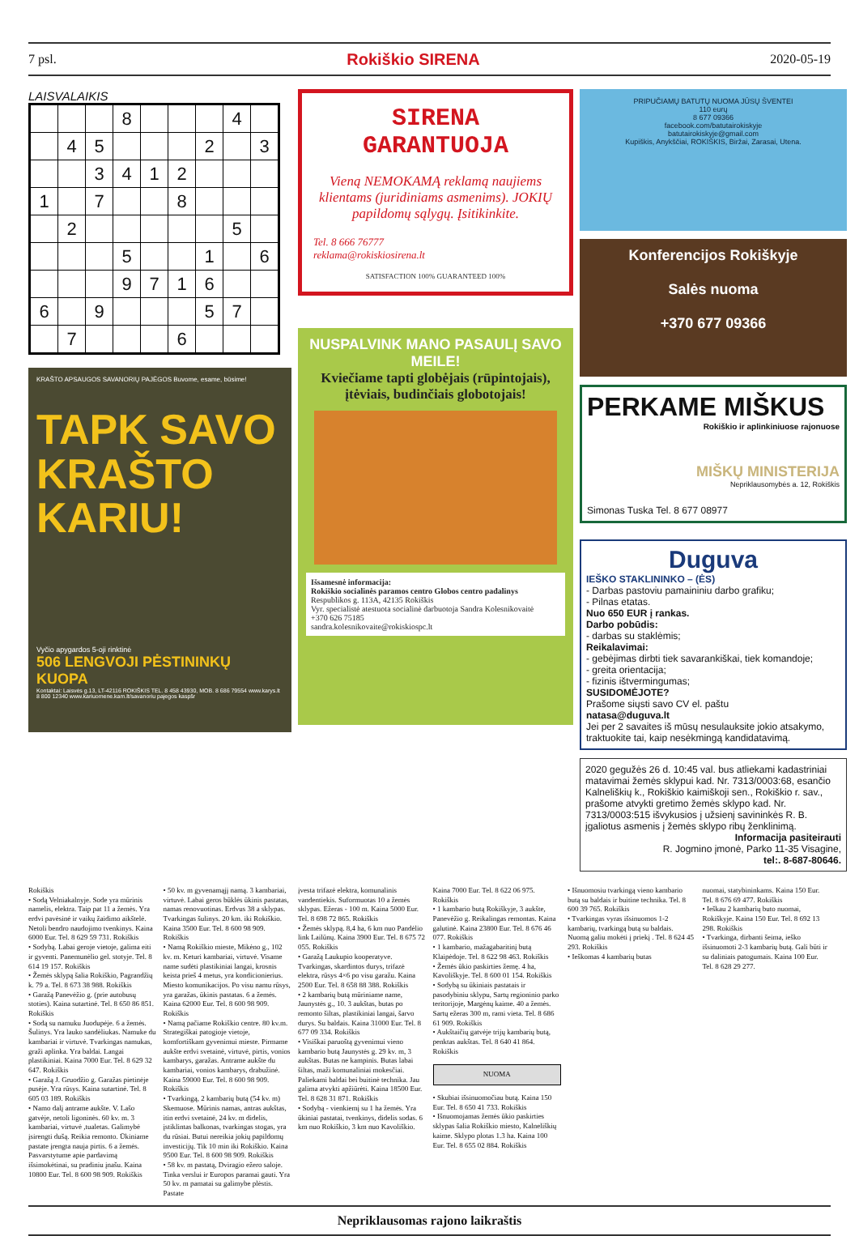7 psl. Rokiškio SIRENA 2020-05-19
LAISVALAIKIS
| | | | 8 | | | | 4 | |
| | 4 | 5 | | | | 2 | | 3 |
| | | 3 | 4 | 1 | 2 | | | |
| 1 | | 7 | | | 8 | | | |
| | 2 | | | | | | 5 | |
| | | | 5 | | | 1 | | 6 |
| | | | 9 | 7 | 1 | 6 | | |
| 6 | | 9 | | | | 5 | 7 | |
| | 7 | | | | 6 | | | |
KRAŠTO APSAUGOS SAVANORIŲ PAJĖGOS Buvome, esame, būsime!
TAPK SAVO KRAŠTO KARIU!
Vyčio apygardos 5-oji rinktinė
506 LENGVOJI PĖSTININKŲ KUOPA
Kontaktai: Laisvės g.13, LT-42116 ROKIŠKIS TEL. 8 458 43930, MOB. 8 686 79554 www.karys.lt 8 800 12340 www.kariuomene.kam.lt/savanoriu pajegos kaspšr
SIRENA
GARANTUOJA
Vieną NEMOKAMĄ reklamą naujiems klientams (juridiniams asmenims). JOKIŲ papildomų sąlygų. Įsitikinkite.
Tel. 8 666 76777
reklama@rokiskiosirena.lt
SATISFACTION 100% GUARANTEED 100%
NUSPALVINK MANO PASAULĮ SAVO MEILE!
Kviečiame tapti globėjais (rūpintojais), įtėviais, budinčiais globotojais!
Išsamesnė informacija:
Rokiškio socialinės paramos centro Globos centro padalinys
Respublikos g. 113A, 42135 Rokiškis
Vyr. specialistė atestuota socialinė darbuotoja Sandra Kolesnikovaitė
+370 626 75185
sandra.kolesnikovaite@rokiskiospc.lt
PRIPUČIAMŲ BATUTŲ NUOMA JŪSŲ ŠVENTEI
110 eurų
8 677 09366
facebook.com/batutairokiskyje
batutairokiskyje@gmail.com
Kupiškis, Anykščiai, ROKIŠKIS, Biržai, Zarasai, Utena.
Konferencijos Rokiškyje
Salės nuoma
+370 677 09366
PERKAME MIŠKUS
Rokiškio ir aplinkiniuose rajonuose
MIŠKŲ MINISTERIJA
Nepriklausomybės a. 12, Rokiškis
Simonas Tuska Tel. 8 677 08977
Duguva
IEŠKO STAKLININKO – (ĖS)
- Darbas pastoviu pamaininiu darbo grafiku;
- Pilnas etatas.
Nuo 650 EUR į rankas.
Darbo pobūdis:
- darbas su staklėmis;
Reikalavimai:
- gebėjimas dirbti tiek savarankiškai, tiek komandoje;
- greita orientacija;
- fizinis ištvermingumas;
SUSIDOMĖJOTE?
Prašome siųsti savo CV el. paštu
natasa@duguva.lt
Jei per 2 savaites iš mūsų nesulauksite jokio atsakymo, traktuokite tai, kaip nesėkmingą kandidatavimą.
2020 gegužės 26 d. 10:45 val. bus atliekami kadastriniai matavimai žemės sklypui kad. Nr. 7313/0003:68, esančio Kalneliškių k., Rokiškio kaimiškoji sen., Rokiškio r. sav., prašome atvykti gretimo žemės sklypo kad. Nr. 7313/0003:515 išvykusios į užsienį savininkės R. B. įgaliotus asmenis į žemės sklypo ribų ženklinimą.
Informacija pasiteirauti
R. Jogmino įmonė, Parko 11-35 Visagine,
tel:. 8-687-80646.
Rokiškis
• Sodą Velniakalnyje. Sode yra mūrinis namelis, elektra. Taip pat 11 a žemės. Yra erdvi pavėsinė ir vaikų žaidimo aikštelė. Netoli bendro naudojimo tvenkinys. Kaina 6000 Eur. Tel. 8 629 59 731. Rokiškis
• Sodybą. Labai geroje vietoje, galima eiti ir gyventi. Panemunėlio gel. stotyje. Tel. 8 614 19 157. Rokiškis
• Žemės sklypą šalia Rokiškio, Pagrandžių k. 79 a. Tel. 8 673 38 988. Rokiškis
• Garažą Panevėžio g. (prie autobusų stoties). Kaina sutartinė. Tel. 8 650 86 851. Rokiškis
• Sodą su namuku Juodupėje. 6 a žemės. Šulinys. Yra lauko sandėliukas. Namuke du kambariai ir virtuvė. Tvarkingas namukas, graži aplinka. Yra baldai. Langai plastikiniai. Kaina 7000 Eur. Tel. 8 629 32 647. Rokiškis
• Garažą J. Gruodžio g. Garažas pietinėje pusėje. Yra rūsys. Kaina sutartinė. Tel. 8 605 03 189. Rokiškis
• Namo dalį antrame aukšte. V. Lašo gatvėje, netoli ligoninės. 60 kv. m. 3 kambariai, virtuvė ,tualetas. Galimybė įsirengti dušą. Reikia remonto. Ūkiniame pastate įrengta nauja pirtis. 6 a žemės. Pasvarstytume apie pardavimą išsimokėtinai, su pradiniu įnašu. Kaina 10800 Eur. Tel. 8 600 98 909. Rokiškis
• 50 kv. m gyvenamąjį namą. 3 kambariai, virtuvė. Labai geros būklės ūkinis pastatas, namas renovuotinas. Erdvus 38 a sklypas. Tvarkingas šulinys. 20 km. iki Rokiškio. Kaina 3500 Eur. Tel. 8 600 98 909. Rokiškis
• Namą Rokiškio mieste, Mikėno g., 102 kv. m. Keturi kambariai, virtuvė. Visame name sudėti plastikiniai langai, krosnis keista prieš 4 metus, yra kondicionierius. Miesto komunikacijos. Po visu namu rūsys, yra garažas, ūkinis pastatas. 6 a žemės. Kaina 62000 Eur. Tel. 8 600 98 909. Rokiškis
• Namą pačiame Rokiškio centre. 80 kv.m. Strategiškai patogioje vietoje, komfortiškam gyvenimui mieste. Pirmame aukšte erdvi svetainė, virtuvė, pirtis, vonios kambarys, garažas. Antrame aukšte du kambariai, vonios kambarys, drabužinė. Kaina 59000 Eur. Tel. 8 600 98 909. Rokiškis
• Tvarkingą, 2 kambarių butą (54 kv. m) Skemuose. Mūrinis namas, antras aukštas, itin erdvi svetainė, 24 kv. m didelis, įstiklintas balkonas, tvarkingas stogas, yra du rūsiai. Butui nereikia jokių papildomų investicijų. Tik 10 min iki Rokiškio. Kaina 9500 Eur. Tel. 8 600 98 909. Rokiškis
• 58 kv. m pastatą, Dviragio ežero saloje. Tinka verslui ir Europos paramai gauti. Yra 50 kv. m pamatai su galimybe plėstis. Pastate
įvesta trifazė elektra, komunalinis vandentiekis. Suformuotas 10 a žemės sklypas. Ežeras - 100 m. Kaina 5000 Eur. Tel. 8 698 72 865. Rokiškis
• Žemės sklypą. 8,4 ha, 6 km nuo Pandėlio link Lailūnų. Kaina 3900 Eur. Tel. 8 675 72 055. Rokiškis
• Garažą Laukupio kooperatyve. Tvarkingas, skardintos durys, trifazė elektra, rūsys 4×6 po visu garažu. Kaina 2500 Eur. Tel. 8 658 88 388. Rokiškis
• 2 kambarių butą mūriniame name, Jaunystės g., 10. 3 aukštas, butas po remonto šiltas, plastikiniai langai, šarvo durys. Su baldais. Kaina 31000 Eur. Tel. 8 677 09 334. Rokiškis
• Visiškai paruoštą gyvenimui vieno kambario butą Jaunystės g. 29 kv. m, 3 aukštas. Butas ne kampinis. Butas labai šiltas, maži komunaliniai mokesčiai. Paliekami baldai bei buitinė technika. Jau galima atvykti apžiūrėti. Kaina 18500 Eur. Tel. 8 628 31 871. Rokiškis
• Sodybą - vienkiemį su 1 ha žemės. Yra ūkiniai pastatai, tvenkinys, didelis sodas. 6 km nuo Rokiškio, 3 km nuo Kavoliškio.
Kaina 7000 Eur. Tel. 8 622 06 975. Rokiškis
• 1 kambario butą Rokiškyje, 3 aukšte, Panevėžio g. Reikalingas remontas. Kaina galutinė. Kaina 23800 Eur. Tel. 8 676 46 077. Rokiškis
• 1 kambario, mažagabaritinį butą Klaipėdoje. Tel. 8 622 98 463. Rokiškis
• Žemės ūkio paskirties žemę. 4 ha, Kavoliškyje. Tel. 8 600 01 154. Rokiškis
• Sodybą su ūkiniais pastatais ir pasodybiniu sklypu, Sartų regioninio parko teritorijoje, Margėnų kaime. 40 a žemės. Sartų ežeras 300 m, rami vieta. Tel. 8 686 61 909. Rokiškis
• Aukštaičių gatvėje trijų kambarių butą, penktas aukštas. Tel. 8 640 41 864. Rokiškis
NUOMA
• Skubiai išsinuomočiau butą. Kaina 150 Eur. Tel. 8 650 41 733. Rokiškis
• Išnuomojamas žemės ūkio paskirties sklypas šalia Rokiškio miesto, Kalneliškių kaime. Sklypo plotas 1.3 ha. Kaina 100 Eur. Tel. 8 655 02 884. Rokiškis
• Išnuomosiu tvarkingą vieno kambario butą su baldais ir buitine technika. Tel. 8 600 39 765. Rokiškis
• Tvarkingas vyras išsinuomos 1-2 kambarių, tvarkingą butą su baldais. Nuomą galiu mokėti į priekį . Tel. 8 624 45 293. Rokiškis
• Ieškomas 4 kambarių butas
nuomai, statybininkams. Kaina 150 Eur. Tel. 8 676 69 477. Rokiškis
• Ieškau 2 kambarių buto nuomai, Rokiškyje. Kaina 150 Eur. Tel. 8 692 13 298. Rokiškis
• Tvarkinga, dirbanti šeima, ieško išsinuomoti 2-3 kambarių butą. Gali būti ir su daliniais patogumais. Kaina 100 Eur. Tel. 8 628 29 277.
Nepriklausomas rajono laikraštis